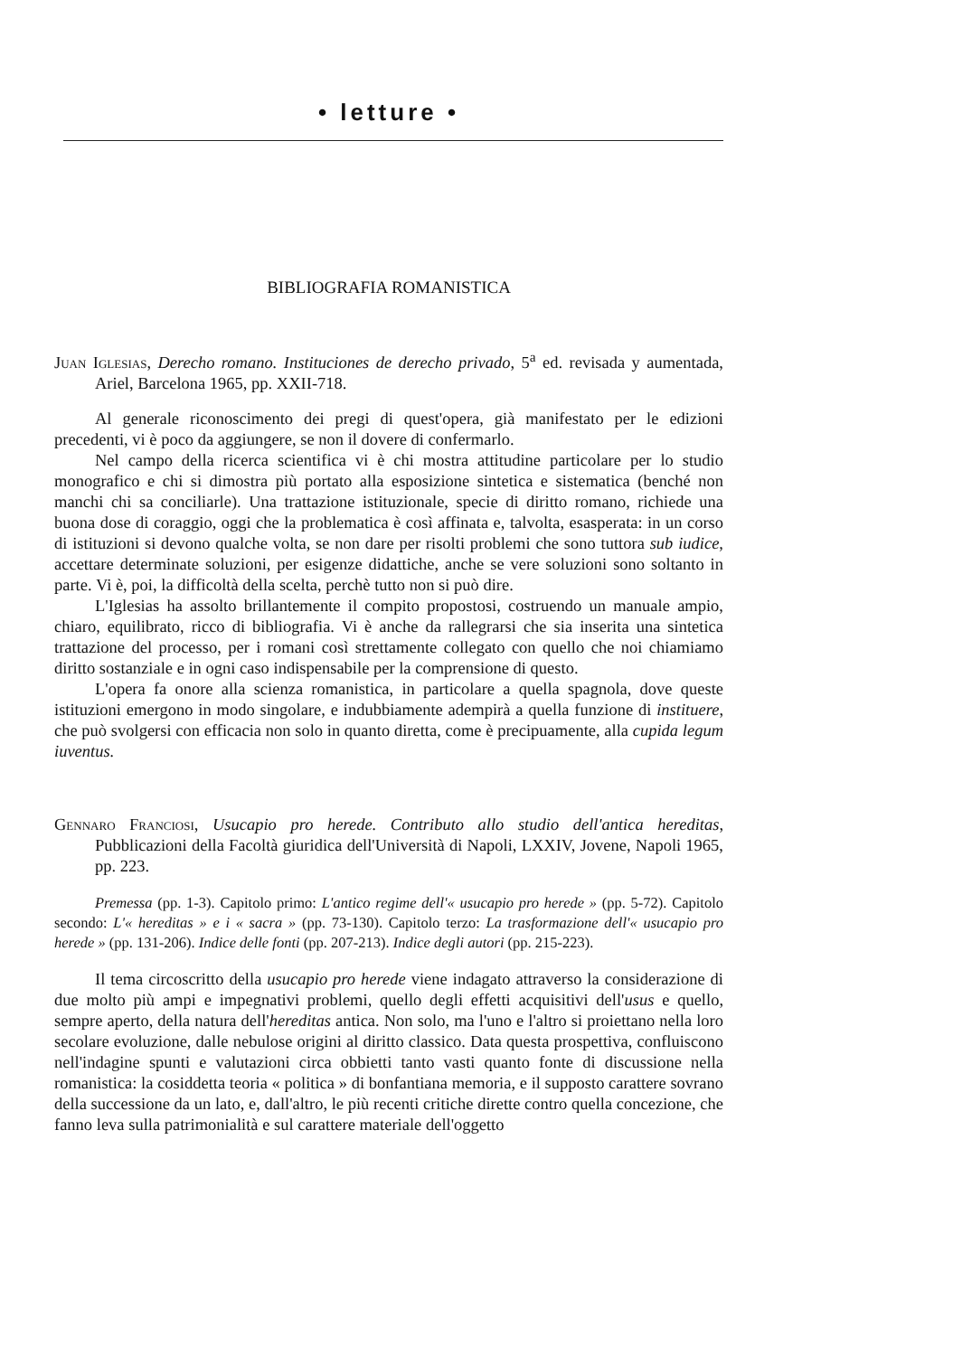• letture •
BIBLIOGRAFIA ROMANISTICA
Juan Iglesias, Derecho romano. Instituciones de derecho privado, 5<sup>a</sup> ed. revisada y aumentada, Ariel, Barcelona 1965, pp. XXII-718.
Al generale riconoscimento dei pregi di quest'opera, già manifestato per le edizioni precedenti, vi è poco da aggiungere, se non il dovere di confermarlo.
Nel campo della ricerca scientifica vi è chi mostra attitudine particolare per lo studio monografico e chi si dimostra più portato alla esposizione sintetica e sistematica (benché non manchi chi sa conciliarle). Una trattazione istituzionale, specie di diritto romano, richiede una buona dose di coraggio, oggi che la problematica è così affinata e, talvolta, esasperata: in un corso di istituzioni si devono qualche volta, se non dare per risolti problemi che sono tuttora sub iudice, accettare determinate soluzioni, per esigenze didattiche, anche se vere soluzioni sono soltanto in parte. Vi è, poi, la difficoltà della scelta, perchè tutto non si può dire.
L'Iglesias ha assolto brillantemente il compito propostosi, costruendo un manuale ampio, chiaro, equilibrato, ricco di bibliografia. Vi è anche da rallegrarsi che sia inserita una sintetica trattazione del processo, per i romani così strettamente collegato con quello che noi chiamiamo diritto sostanziale e in ogni caso indispensabile per la comprensione di questo.
L'opera fa onore alla scienza romanistica, in particolare a quella spagnola, dove queste istituzioni emergono in modo singolare, e indubbiamente adempirà a quella funzione di instituere, che può svolgersi con efficacia non solo in quanto diretta, come è precipuamente, alla cupida legum iuventus.
Gennaro Franciosi, Usucapio pro herede. Contributo allo studio dell'antica hereditas, Pubblicazioni della Facoltà giuridica dell'Università di Napoli, LXXIV, Jovene, Napoli 1965, pp. 223.
Premessa (pp. 1-3). Capitolo primo: L'antico regime dell'« usucapio pro herede » (pp. 5-72). Capitolo secondo: L'« hereditas » e i « sacra » (pp. 73-130). Capitolo terzo: La trasformazione dell'« usucapio pro herede » (pp. 131-206). Indice delle fonti (pp. 207-213). Indice degli autori (pp. 215-223).
Il tema circoscritto della usucapio pro herede viene indagato attraverso la considerazione di due molto più ampi e impegnativi problemi, quello degli effetti acquisitivi dell'usus e quello, sempre aperto, della natura dell'hereditas antica. Non solo, ma l'uno e l'altro si proiettano nella loro secolare evoluzione, dalle nebulose origini al diritto classico. Data questa prospettiva, confluiscono nell'indagine spunti e valutazioni circa obbietti tanto vasti quanto fonte di discussione nella romanistica: la cosiddetta teoria « politica » di bonfantiana memoria, e il supposto carattere sovrano della successione da un lato, e, dall'altro, le più recenti critiche dirette contro quella concezione, che fanno leva sulla patrimonialità e sul carattere materiale dell'oggetto